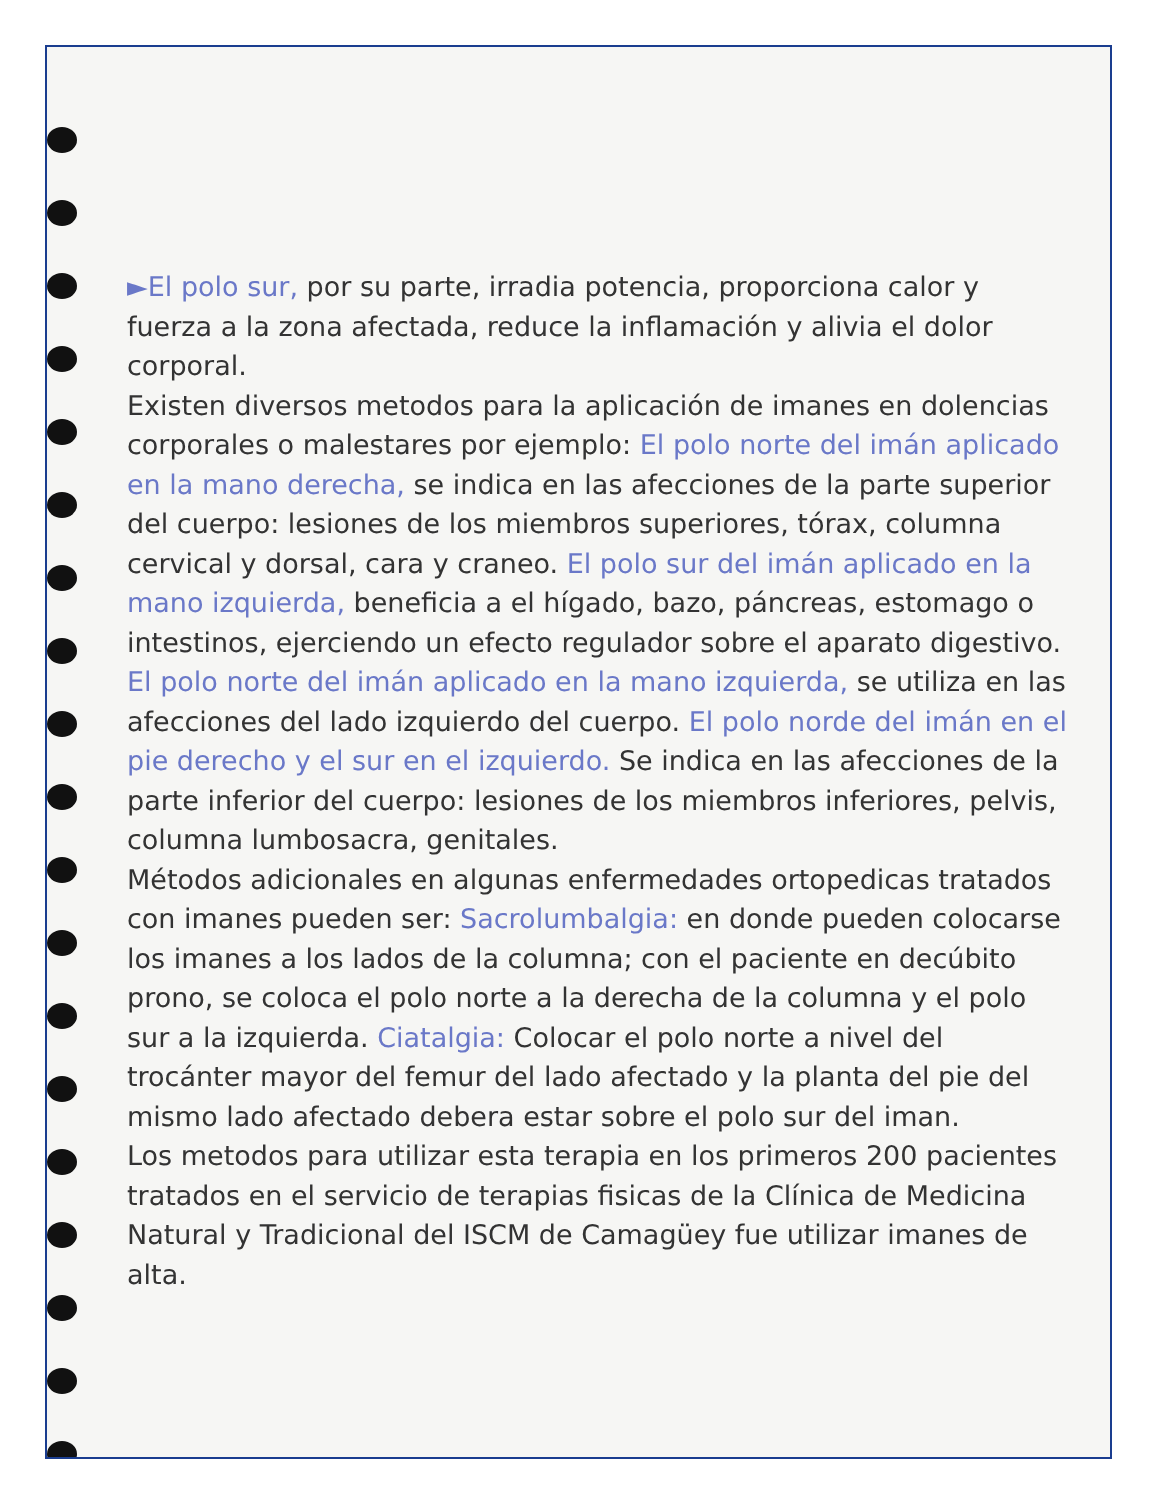►El polo sur, por su parte, irradia potencia, proporciona calor y fuerza a la zona afectada, reduce la inflamación y alivia el dolor corporal.
Existen diversos metodos para la aplicación de imanes en dolencias corporales o malestares por ejemplo: El polo norte del imán aplicado en la mano derecha, se indica en las afecciones de la parte superior del cuerpo: lesiones de los miembros superiores, tórax, columna cervical y dorsal, cara y craneo. El polo sur del imán aplicado en la mano izquierda, beneficia a el hígado, bazo, páncreas, estomago o intestinos, ejerciendo un efecto regulador sobre el aparato digestivo. El polo norte del imán aplicado en la mano izquierda, se utiliza en las afecciones del lado izquierdo del cuerpo. El polo norde del imán en el pie derecho y el sur en el izquierdo. Se indica en las afecciones de la parte inferior del cuerpo: lesiones de los miembros inferiores, pelvis, columna lumbosacra, genitales.
Métodos adicionales en algunas enfermedades ortopedicas tratados con imanes pueden ser: Sacrolumbalgia: en donde pueden colocarse los imanes a los lados de la columna; con el paciente en decúbito prono, se coloca el polo norte a la derecha de la columna y el polo sur a la izquierda. Ciatalgia: Colocar el polo norte a nivel del trocánter mayor del femur del lado afectado y la planta del pie del mismo lado afectado debera estar sobre el polo sur del iman.
Los metodos para utilizar esta terapia en los primeros 200 pacientes tratados en el servicio de terapias fisicas de la Clínica de Medicina Natural y Tradicional del ISCM de Camagüey fue utilizar imanes de alta.